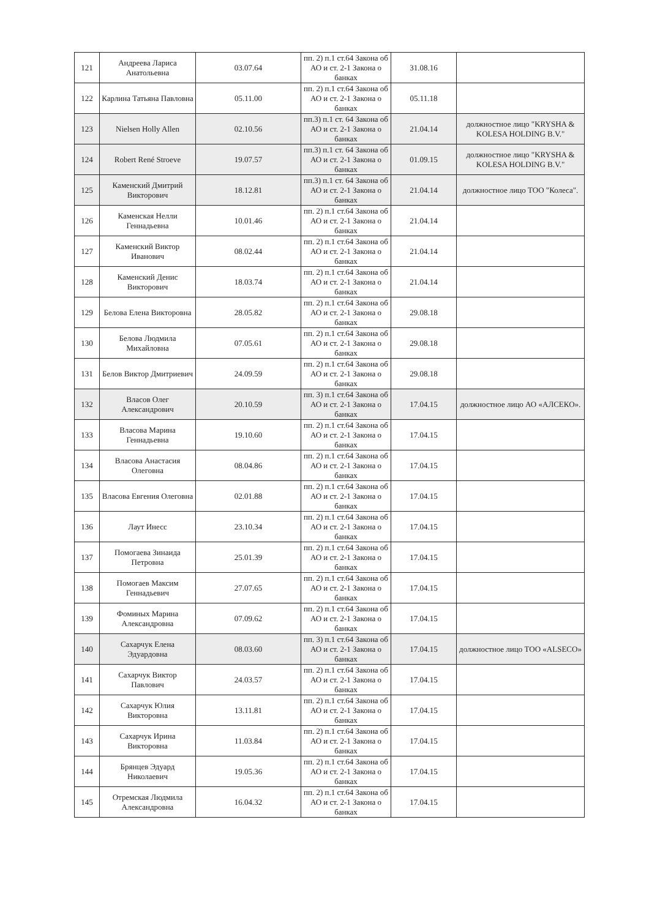| 121 | Андреева Лариса Анатольевна | 03.07.64 | пп. 2) п.1 ст.64 Закона об АО и ст. 2-1 Закона о банках | 31.08.16 | |
| 122 | Карлина Татьяна Павловна | 05.11.00 | пп. 2) п.1 ст.64 Закона об АО и ст. 2-1 Закона о банках | 05.11.18 | |
| 123 | Nielsen Holly Allen | 02.10.56 | пп.3) п.1 ст. 64 Закона об АО и ст. 2-1 Закона о банках | 21.04.14 | должностное лицо "KRYSHA & KOLESA HOLDING B.V." |
| 124 | Robert René Stroeve | 19.07.57 | пп.3) п.1 ст. 64 Закона об АО и ст. 2-1 Закона о банках | 01.09.15 | должностное лицо "KRYSHA & KOLESA HOLDING B.V." |
| 125 | Каменский Дмитрий Викторович | 18.12.81 | пп.3) п.1 ст. 64 Закона об АО и ст. 2-1 Закона о банках | 21.04.14 | должностное лицо ТОО "Колеса". |
| 126 | Каменская Нелли Геннадьевна | 10.01.46 | пп. 2) п.1 ст.64 Закона об АО и ст. 2-1 Закона о банках | 21.04.14 | |
| 127 | Каменский Виктор Иванович | 08.02.44 | пп. 2) п.1 ст.64 Закона об АО и ст. 2-1 Закона о банках | 21.04.14 | |
| 128 | Каменский Денис Викторович | 18.03.74 | пп. 2) п.1 ст.64 Закона об АО и ст. 2-1 Закона о банках | 21.04.14 | |
| 129 | Белова Елена Викторовна | 28.05.82 | пп. 2) п.1 ст.64 Закона об АО и ст. 2-1 Закона о банках | 29.08.18 | |
| 130 | Белова Людмила Михайловна | 07.05.61 | пп. 2) п.1 ст.64 Закона об АО и ст. 2-1 Закона о банках | 29.08.18 | |
| 131 | Белов Виктор Дмитриевич | 24.09.59 | пп. 2) п.1 ст.64 Закона об АО и ст. 2-1 Закона о банках | 29.08.18 | |
| 132 | Власов Олег Александрович | 20.10.59 | пп. 3) п.1 ст.64 Закона об АО и ст. 2-1 Закона о банках | 17.04.15 | должностное лицо АО «АЛСЕКО». |
| 133 | Власова Марина Геннадьевна | 19.10.60 | пп. 2) п.1 ст.64 Закона об АО и ст. 2-1 Закона о банках | 17.04.15 | |
| 134 | Власова Анастасия Олеговна | 08.04.86 | пп. 2) п.1 ст.64 Закона об АО и ст. 2-1 Закона о банках | 17.04.15 | |
| 135 | Власова Евгения Олеговна | 02.01.88 | пп. 2) п.1 ст.64 Закона об АО и ст. 2-1 Закона о банках | 17.04.15 | |
| 136 | Лаут Инесс | 23.10.34 | пп. 2) п.1 ст.64 Закона об АО и ст. 2-1 Закона о банках | 17.04.15 | |
| 137 | Помогаева Зинаида Петровна | 25.01.39 | пп. 2) п.1 ст.64 Закона об АО и ст. 2-1 Закона о банках | 17.04.15 | |
| 138 | Помогаев Максим Геннадьевич | 27.07.65 | пп. 2) п.1 ст.64 Закона об АО и ст. 2-1 Закона о банках | 17.04.15 | |
| 139 | Фоминых Марина Александровна | 07.09.62 | пп. 2) п.1 ст.64 Закона об АО и ст. 2-1 Закона о банках | 17.04.15 | |
| 140 | Сахарчук Елена Эдуардовна | 08.03.60 | пп. 3) п.1 ст.64 Закона об АО и ст. 2-1 Закона о банках | 17.04.15 | должностное лицо ТОО «ALSECO» |
| 141 | Сахарчук Виктор Павлович | 24.03.57 | пп. 2) п.1 ст.64 Закона об АО и ст. 2-1 Закона о банках | 17.04.15 | |
| 142 | Сахарчук Юлия Викторовна | 13.11.81 | пп. 2) п.1 ст.64 Закона об АО и ст. 2-1 Закона о банках | 17.04.15 | |
| 143 | Сахарчук Ирина Викторовна | 11.03.84 | пп. 2) п.1 ст.64 Закона об АО и ст. 2-1 Закона о банках | 17.04.15 | |
| 144 | Брянцев Эдуард Николаевич | 19.05.36 | пп. 2) п.1 ст.64 Закона об АО и ст. 2-1 Закона о банках | 17.04.15 | |
| 145 | Отремская Людмила Александровна | 16.04.32 | пп. 2) п.1 ст.64 Закона об АО и ст. 2-1 Закона о банках | 17.04.15 | |